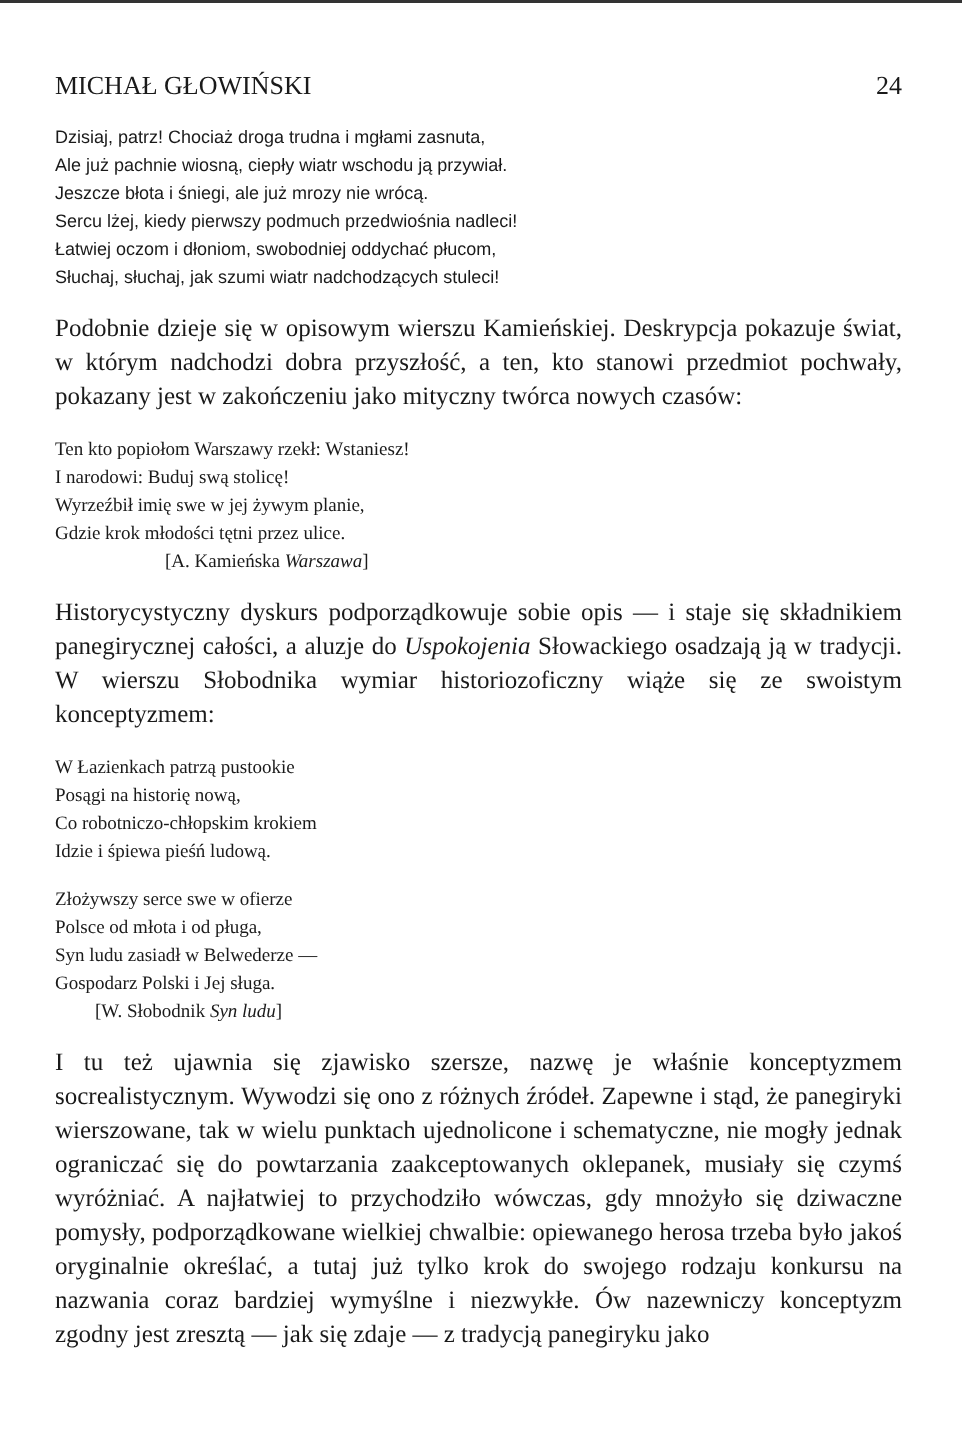MICHAŁ GŁOWIŃSKI 24
Dzisiaj, patrz! Chociaż droga trudna i mgłami zasnuta,
Ale już pachnie wiosną, ciepły wiatr wschodu ją przywiał.
Jeszcze błota i śniegi, ale już mrozy nie wrócą.
Sercu lżej, kiedy pierwszy podmuch przedwiośnia nadleci!
Łatwiej oczom i dłoniom, swobodniej oddychać płucom,
Słuchaj, słuchaj, jak szumi wiatr nadchodzących stuleci!
Podobnie dzieje się w opisowym wierszu Kamieńskiej. Deskrypcja pokazuje świat, w którym nadchodzi dobra przyszłość, a ten, kto stanowi przedmiot pochwały, pokazany jest w zakończeniu jako mityczny twórca nowych czasów:
Ten kto popiołom Warszawy rzekł: Wstaniesz!
I narodowi: Buduj swą stolicę!
Wyrzeźbił imię swe w jej żywym planie,
Gdzie krok młodości tętni przez ulice.
[A. Kamieńska Warszawa]
Historycystyczny dyskurs podporządkowuje sobie opis — i staje się składnikiem panegirycznej całości, a aluzje do Uspokojenia Słowackiego osadzają ją w tradycji. W wierszu Słobodnika wymiar historiozoficzny wiąże się ze swoistym konceptyzmem:
W Łazienkach patrzą pustookie
Posągi na historię nową,
Co robotniczo-chłopskim krokiem
Idzie i śpiewa pieśń ludową.
Złożywszy serce swe w ofierze
Polsce od młota i od pługa,
Syn ludu zasiadł w Belwederze —
Gospodarz Polski i Jej sługa.
[W. Słobodnik Syn ludu]
I tu też ujawnia się zjawisko szersze, nazwę je właśnie konceptyzmem socrealistycznym. Wywodzi się ono z różnych źródeł. Zapewne i stąd, że panegiryki wierszowane, tak w wielu punktach ujednolicone i schematyczne, nie mogły jednak ograniczać się do powtarzania zaakceptowanych oklepanek, musiały się czymś wyróżniać. A najłatwiej to przychodziło wówczas, gdy mnożyło się dziwaczne pomysły, podporządkowane wielkiej chwalbie: opiewanego herosa trzeba było jakoś oryginalnie określać, a tutaj już tylko krok do swojego rodzaju konkursu na nazwania coraz bardziej wymyślne i niezwykłe. Ów nazewniczy konceptyzm zgodny jest zresztą — jak się zdaje — z tradycją panegiryku jako